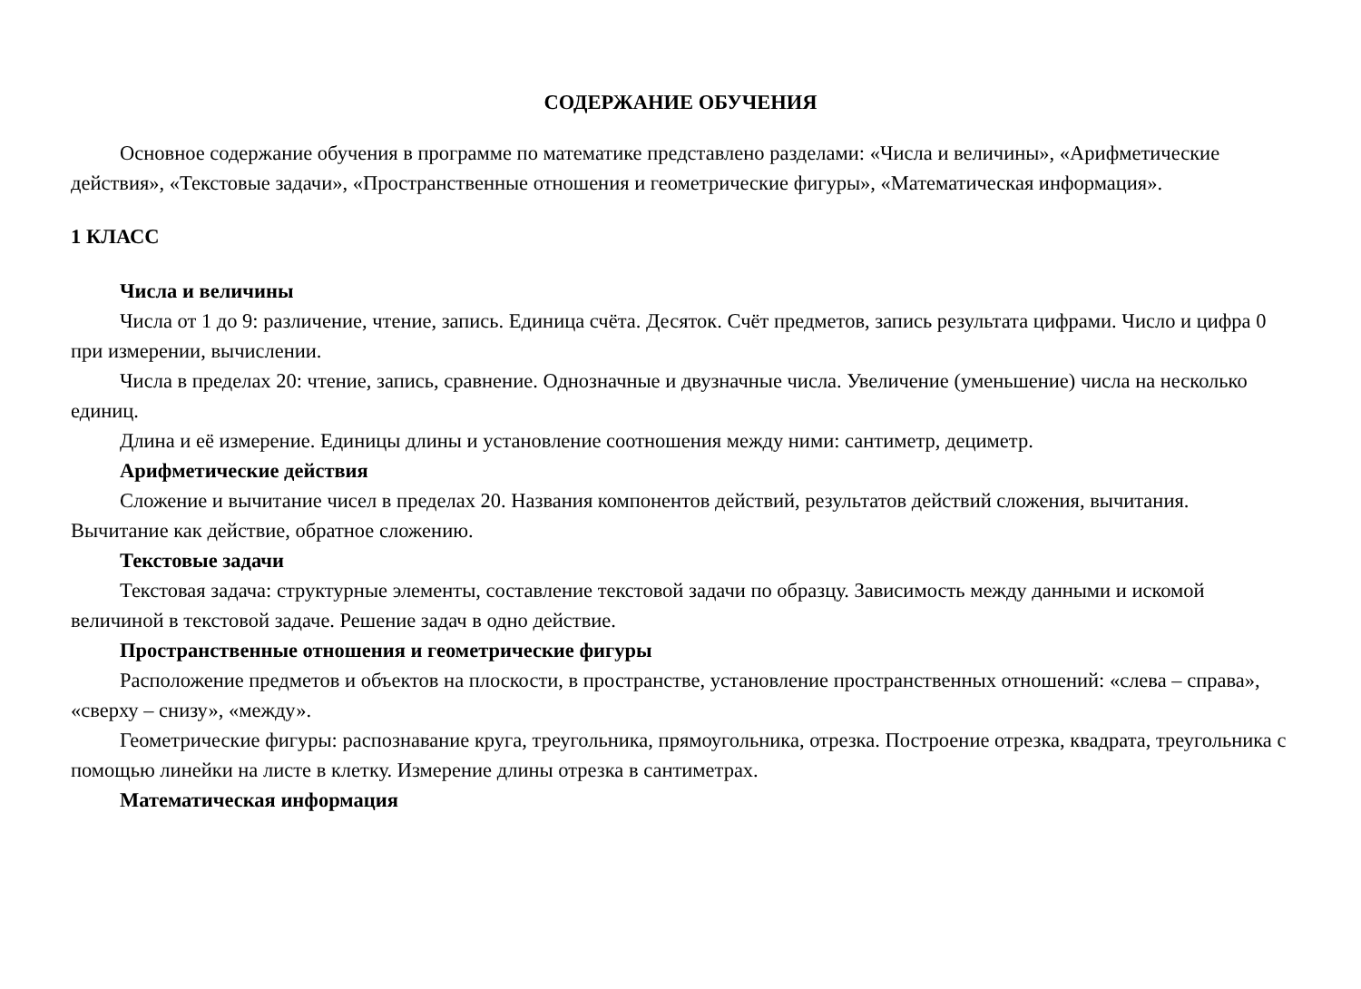СОДЕРЖАНИЕ ОБУЧЕНИЯ
Основное содержание обучения в программе по математике представлено разделами: «Числа и величины», «Арифметические действия», «Текстовые задачи», «Пространственные отношения и геометрические фигуры», «Математическая информация».
1 КЛАСС
Числа и величины
Числа от 1 до 9: различение, чтение, запись. Единица счёта. Десяток. Счёт предметов, запись результата цифрами. Число и цифра 0 при измерении, вычислении.
Числа в пределах 20: чтение, запись, сравнение. Однозначные и двузначные числа. Увеличение (уменьшение) числа на несколько единиц.
Длина и её измерение. Единицы длины и установление соотношения между ними: сантиметр, дециметр.
Арифметические действия
Сложение и вычитание чисел в пределах 20. Названия компонентов действий, результатов действий сложения, вычитания. Вычитание как действие, обратное сложению.
Текстовые задачи
Текстовая задача: структурные элементы, составление текстовой задачи по образцу. Зависимость между данными и искомой величиной в текстовой задаче. Решение задач в одно действие.
Пространственные отношения и геометрические фигуры
Расположение предметов и объектов на плоскости, в пространстве, установление пространственных отношений: «слева – справа», «сверху – снизу», «между».
Геометрические фигуры: распознавание круга, треугольника, прямоугольника, отрезка. Построение отрезка, квадрата, треугольника с помощью линейки на листе в клетку. Измерение длины отрезка в сантиметрах.
Математическая информация